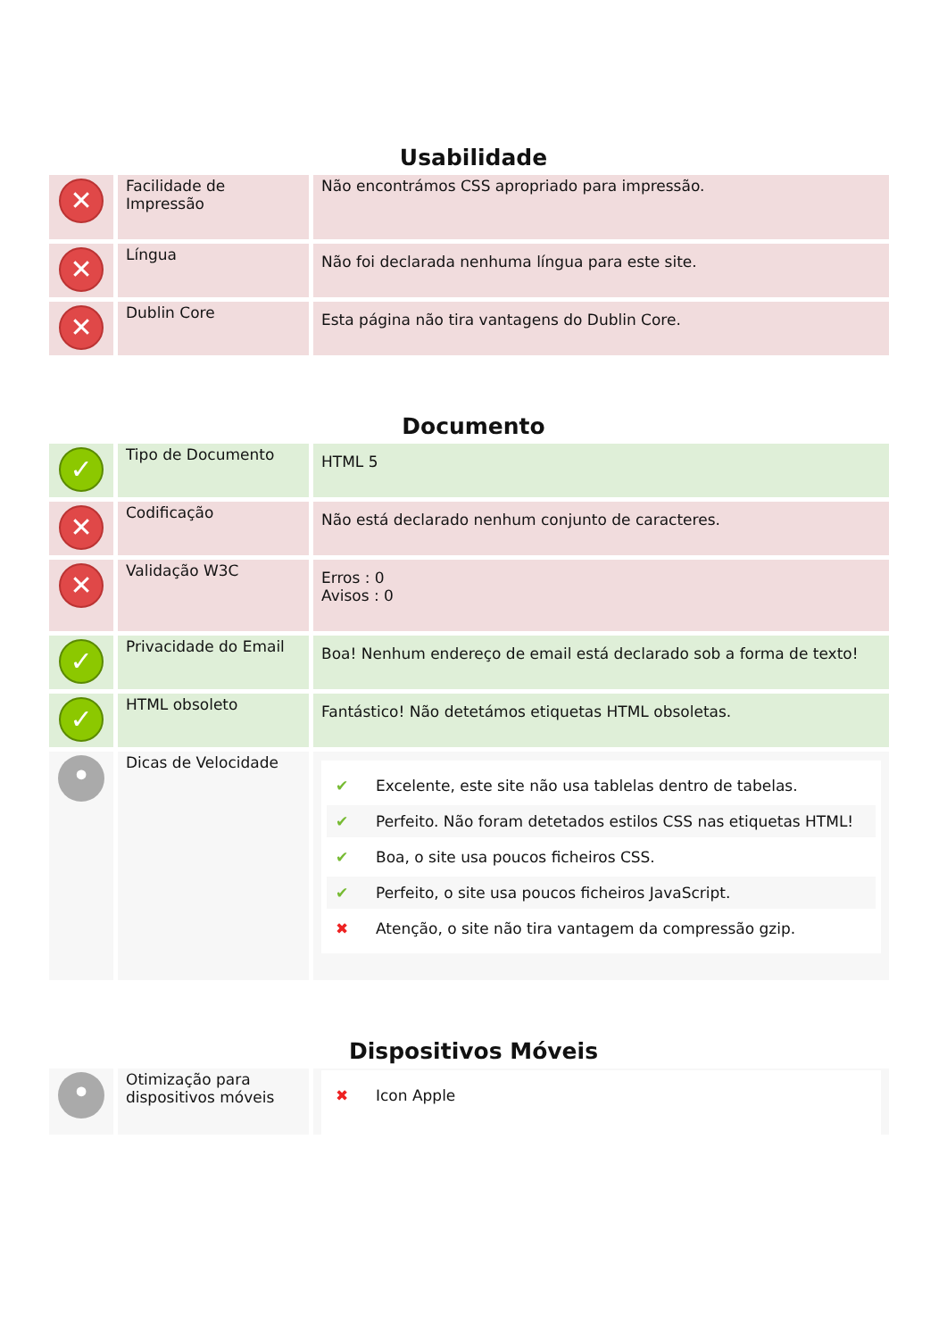Usabilidade
| ✕ | Facilidade de Impressão | Não encontrámos CSS apropriado para impressão. |
| ✕ | Língua | Não foi declarada nenhuma língua para este site. |
| ✕ | Dublin Core | Esta página não tira vantagens do Dublin Core. |
Documento
| ✓ | Tipo de Documento | HTML 5 |
| ✕ | Codificação | Não está declarado nenhum conjunto de caracteres. |
| ✕ | Validação W3C | Erros : 0 Avisos : 0 |
| ✓ | Privacidade do Email | Boa! Nenhum endereço de email está declarado sob a forma de texto! |
| ✓ | HTML obsoleto | Fantástico! Não detetámos etiquetas HTML obsoletas. |
| • | Dicas de Velocidade | ✔ Excelente, este site não usa tablelas dentro de tabelas. ✔ Perfeito. Não foram detetados estilos CSS nas etiquetas HTML! ✔ Boa, o site usa poucos ficheiros CSS. ✔ Perfeito, o site usa poucos ficheiros JavaScript. ✖ Atenção, o site não tira vantagem da compressão gzip. |
Dispositivos Móveis
| • | Otimização para dispositivos móveis | ✖ Icon Apple |